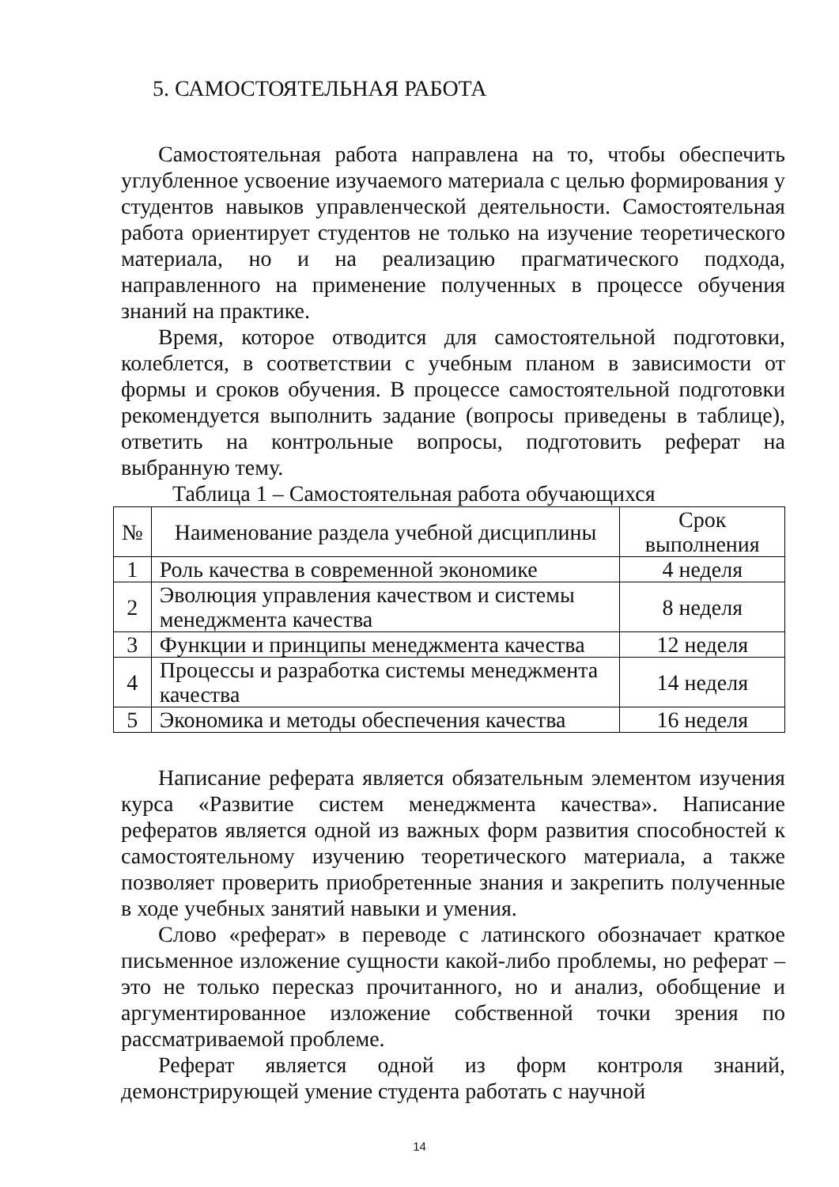5. САМОСТОЯТЕЛЬНАЯ РАБОТА
Самостоятельная работа направлена на то, чтобы обеспечить углубленное усвоение изучаемого материала с целью формирования у студентов навыков управленческой деятельности. Самостоятельная работа ориентирует студентов не только на изучение теоретического материала, но и на реализацию прагматического подхода, направленного на применение полученных в процессе обучения знаний на практике.
Время, которое отводится для самостоятельной подготовки, колеблется, в соответствии с учебным планом в зависимости от формы и сроков обучения. В процессе самостоятельной подготовки рекомендуется выполнить задание (вопросы приведены в таблице), ответить на контрольные вопросы, подготовить реферат на выбранную тему.
Таблица 1 – Самостоятельная работа обучающихся
| № | Наименование раздела учебной дисциплины | Срок выполнения |
| --- | --- | --- |
| 1 | Роль качества в современной экономике | 4 неделя |
| 2 | Эволюция управления качеством и системы менеджмента качества | 8 неделя |
| 3 | Функции и принципы менеджмента качества | 12 неделя |
| 4 | Процессы и разработка системы менеджмента качества | 14 неделя |
| 5 | Экономика и методы обеспечения качества | 16 неделя |
Написание реферата является обязательным элементом изучения курса «Развитие систем менеджмента качества». Написание рефератов является одной из важных форм развития способностей к самостоятельному изучению теоретического материала, а также позволяет проверить приобретенные знания и закрепить полученные в ходе учебных занятий навыки и умения.
Слово «реферат» в переводе с латинского обозначает краткое письменное изложение сущности какой-либо проблемы, но реферат – это не только пересказ прочитанного, но и анализ, обобщение и аргументированное изложение собственной точки зрения по рассматриваемой проблеме.
Реферат является одной из форм контроля знаний, демонстрирующей умение студента работать с научной
14